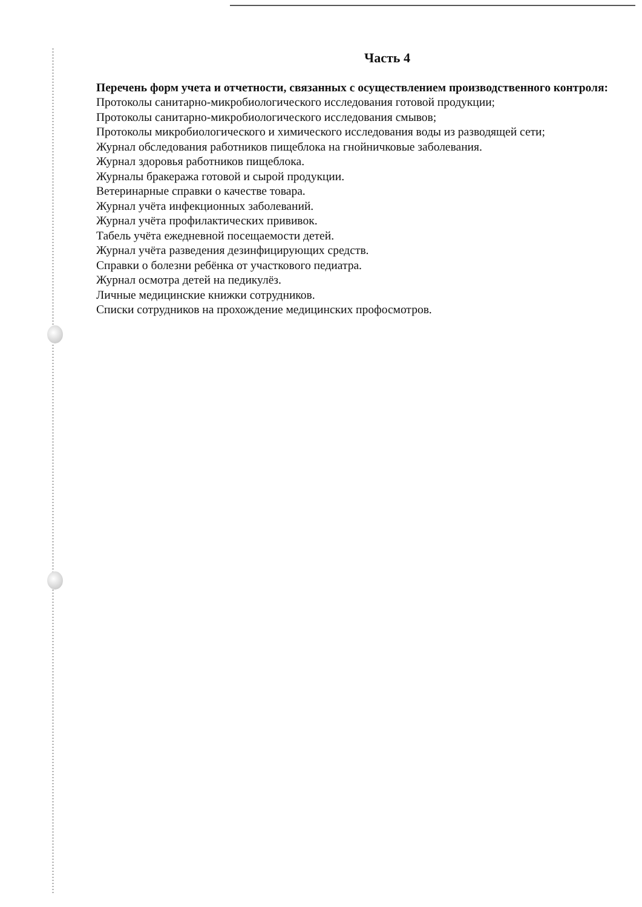Часть 4
Перечень форм учета и отчетности, связанных с осуществлением производственного контроля:
Протоколы санитарно-микробиологического исследования готовой продукции;
Протоколы санитарно-микробиологического исследования смывов;
Протоколы микробиологического и химического исследования воды из разводящей сети;
Журнал обследования работников пищеблока на гнойничковые заболевания.
Журнал здоровья работников пищеблока.
Журналы бракеража готовой и сырой продукции.
Ветеринарные справки о качестве товара.
Журнал учёта инфекционных заболеваний.
Журнал учёта профилактических прививок.
Табель учёта ежедневной посещаемости детей.
Журнал учёта разведения дезинфицирующих средств.
Справки о болезни ребёнка от участкового педиатра.
Журнал осмотра детей на педикулёз.
Личные медицинские книжки сотрудников.
Списки сотрудников на прохождение медицинских профосмотров.